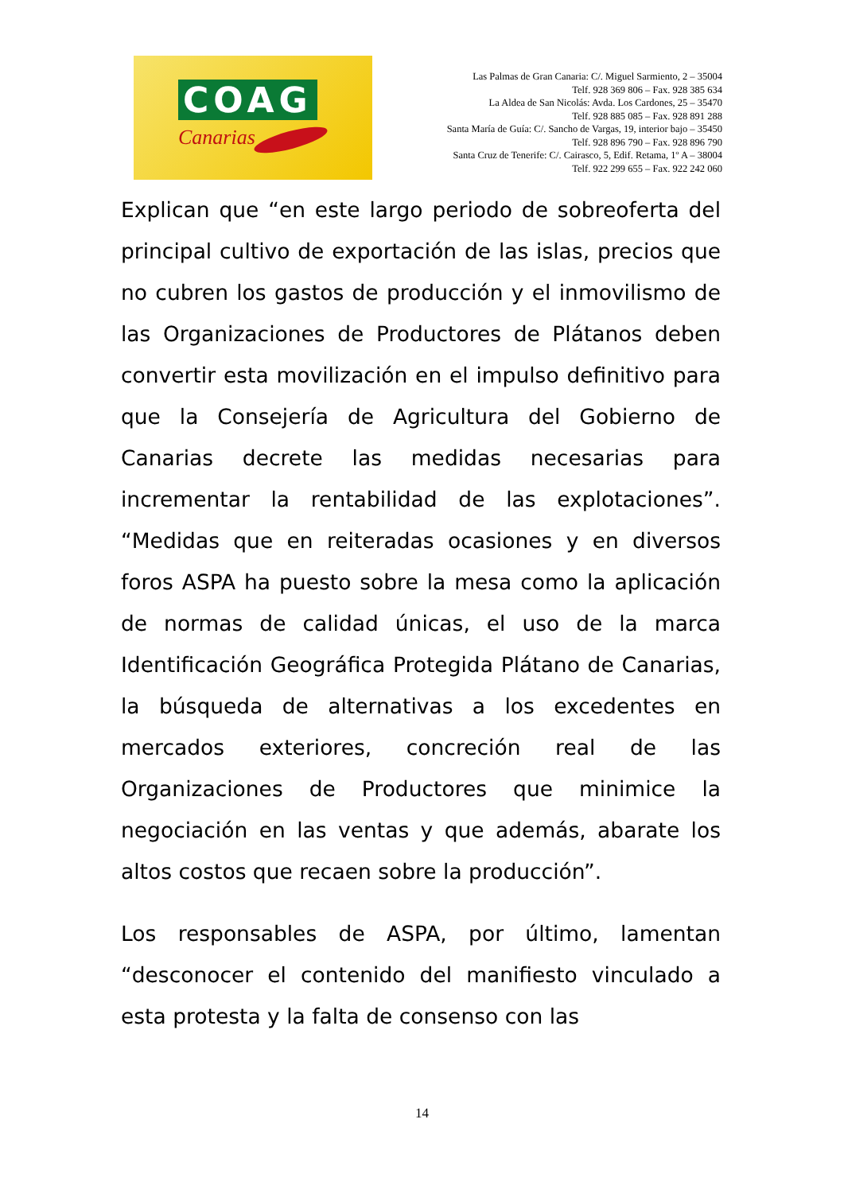COAG
Canarias
Las Palmas de Gran Canaria: C/. Miguel Sarmiento, 2 – 35004
Telf. 928 369 806 – Fax. 928 385 634
La Aldea de San Nicolás: Avda. Los Cardones, 25 – 35470
Telf. 928 885 085 – Fax. 928 891 288
Santa María de Guía: C/. Sancho de Vargas, 19, interior bajo – 35450
Telf. 928 896 790 – Fax. 928 896 790
Santa Cruz de Tenerife: C/. Cairasco, 5, Edif. Retama, 1º A – 38004
Telf. 922 299 655 – Fax. 922 242 060
Explican que “en este largo periodo de sobreoferta del principal cultivo de exportación de las islas, precios que no cubren los gastos de producción y el inmovilismo de las Organizaciones de Productores de Plátanos deben convertir esta movilización en el impulso definitivo para que la Consejería de Agricultura del Gobierno de Canarias decrete las medidas necesarias para incrementar la rentabilidad de las explotaciones”. “Medidas que en reiteradas ocasiones y en diversos foros ASPA ha puesto sobre la mesa como la aplicación de normas de calidad únicas, el uso de la marca Identificación Geográfica Protegida Plátano de Canarias, la búsqueda de alternativas a los excedentes en mercados exteriores, concreción real de las Organizaciones de Productores que minimice la negociación en las ventas y que además, abarate los altos costos que recaen sobre la producción”.
Los responsables de ASPA, por último, lamentan “desconocer el contenido del manifiesto vinculado a esta protesta y la falta de consenso con las
14